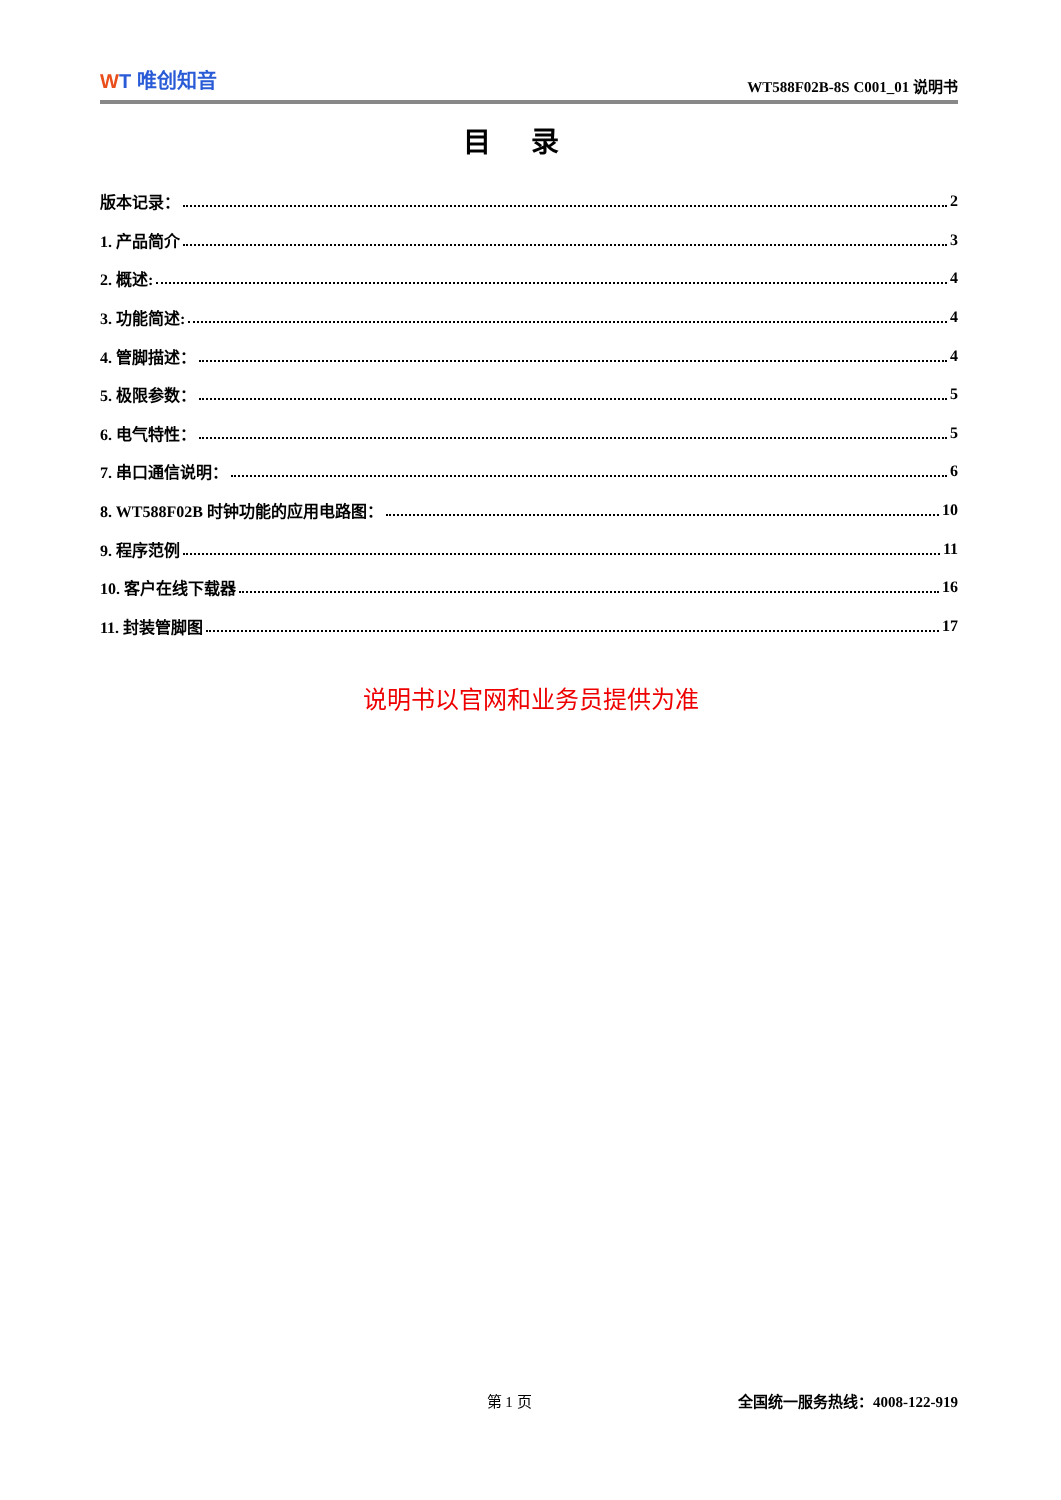WT 唯创知音
WT588F02B-8S C001_01 说明书
目录
版本记录：
2
1. 产品简介
3
2. 概述:
4
3. 功能简述:
4
4. 管脚描述：
4
5. 极限参数：
5
6. 电气特性：
5
7. 串口通信说明：
6
8. WT588F02B 时钟功能的应用电路图：
10
9. 程序范例
11
10. 客户在线下载器
16
11. 封装管脚图
17
说明书以官网和业务员提供为准
第 1 页 全国统一服务热线：4008-122-919